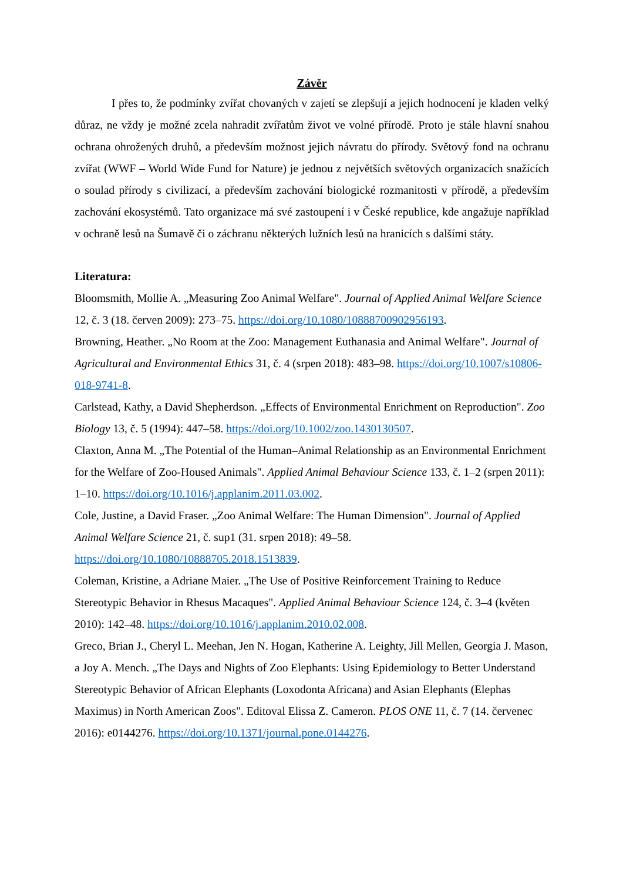Závěr
I přes to, že podmínky zvířat chovaných v zajetí se zlepšují a jejich hodnocení je kladen velký důraz, ne vždy je možné zcela nahradit zvířatům život ve volné přírodě. Proto je stále hlavní snahou ochrana ohrožených druhů, a především možnost jejich návratu do přírody. Světový fond na ochranu zvířat (WWF – World Wide Fund for Nature) je jednou z největších světových organizacích snažících o soulad přírody s civilizací, a především zachování biologické rozmanitosti v přírodě, a především zachování ekosystémů. Tato organizace má své zastoupení i v České republice, kde angažuje například v ochraně lesů na Šumavě či o záchranu některých lužních lesů na hranicích s dalšími státy.
Literatura:
Bloomsmith, Mollie A. „Measuring Zoo Animal Welfare". Journal of Applied Animal Welfare Science 12, č. 3 (18. červen 2009): 273–75. https://doi.org/10.1080/10888700902956193.
Browning, Heather. „No Room at the Zoo: Management Euthanasia and Animal Welfare". Journal of Agricultural and Environmental Ethics 31, č. 4 (srpen 2018): 483–98. https://doi.org/10.1007/s10806-018-9741-8.
Carlstead, Kathy, a David Shepherdson. „Effects of Environmental Enrichment on Reproduction". Zoo Biology 13, č. 5 (1994): 447–58. https://doi.org/10.1002/zoo.1430130507.
Claxton, Anna M. „The Potential of the Human–Animal Relationship as an Environmental Enrichment for the Welfare of Zoo-Housed Animals". Applied Animal Behaviour Science 133, č. 1–2 (srpen 2011): 1–10. https://doi.org/10.1016/j.applanim.2011.03.002.
Cole, Justine, a David Fraser. „Zoo Animal Welfare: The Human Dimension". Journal of Applied Animal Welfare Science 21, č. sup1 (31. srpen 2018): 49–58. https://doi.org/10.1080/10888705.2018.1513839.
Coleman, Kristine, a Adriane Maier. „The Use of Positive Reinforcement Training to Reduce Stereotypic Behavior in Rhesus Macaques". Applied Animal Behaviour Science 124, č. 3–4 (květen 2010): 142–48. https://doi.org/10.1016/j.applanim.2010.02.008.
Greco, Brian J., Cheryl L. Meehan, Jen N. Hogan, Katherine A. Leighty, Jill Mellen, Georgia J. Mason, a Joy A. Mench. „The Days and Nights of Zoo Elephants: Using Epidemiology to Better Understand Stereotypic Behavior of African Elephants (Loxodonta Africana) and Asian Elephants (Elephas Maximus) in North American Zoos". Editoval Elissa Z. Cameron. PLOS ONE 11, č. 7 (14. červenec 2016): e0144276. https://doi.org/10.1371/journal.pone.0144276.